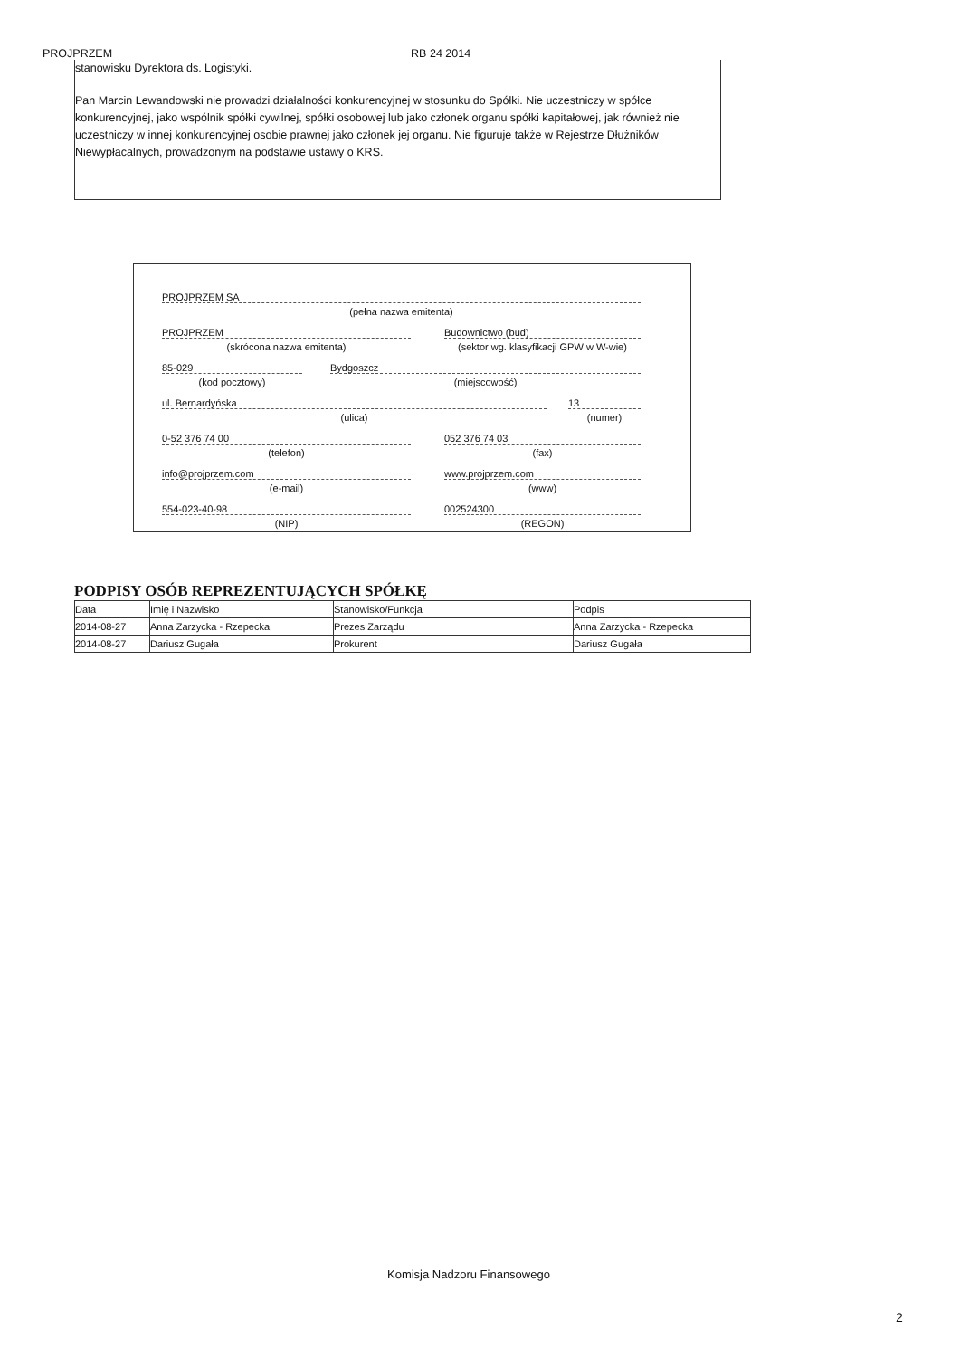PROJPRZEM RB 24 2014
stanowisku Dyrektora ds. Logistyki.
Pan Marcin Lewandowski nie prowadzi działalności konkurencyjnej w stosunku do Spółki. Nie uczestniczy w spółce konkurencyjnej, jako wspólnik spółki cywilnej, spółki osobowej lub jako członek organu spółki kapitałowej, jak również nie uczestniczy w innej konkurencyjnej osobie prawnej jako członek jej organu. Nie figuruje także w Rejestrze Dłużników Niewypłacalnych, prowadzonym na podstawie ustawy o KRS.
PROJPRZEM SA
(pełna nazwa emitenta)
PROJPRZEM
(skrócona nazwa emitenta)
Budownictwo (bud)
(sektor wg. klasyfikacji GPW w W-wie)
85-029
(kod pocztowy)
Bydgoszcz
(miejscowość)
ul. Bernardyńska
(ulica)
13
(numer)
0-52 376 74 00
(telefon)
052 376 74 03
(fax)
info@projprzem.com
(e-mail)
www.projprzem.com
(www)
554-023-40-98
(NIP)
002524300
(REGON)
PODPISY OSÓB REPREZENTUJĄCYCH SPÓŁKĘ
| Data | Imię i Nazwisko | Stanowisko/Funkcja | Podpis |
| 2014-08-27 | Anna Zarzycka - Rzepecka | Prezes Zarządu | Anna Zarzycka - Rzepecka |
| 2014-08-27 | Dariusz Gugała | Prokurent | Dariusz Gugała |
Komisja Nadzoru Finansowego
2